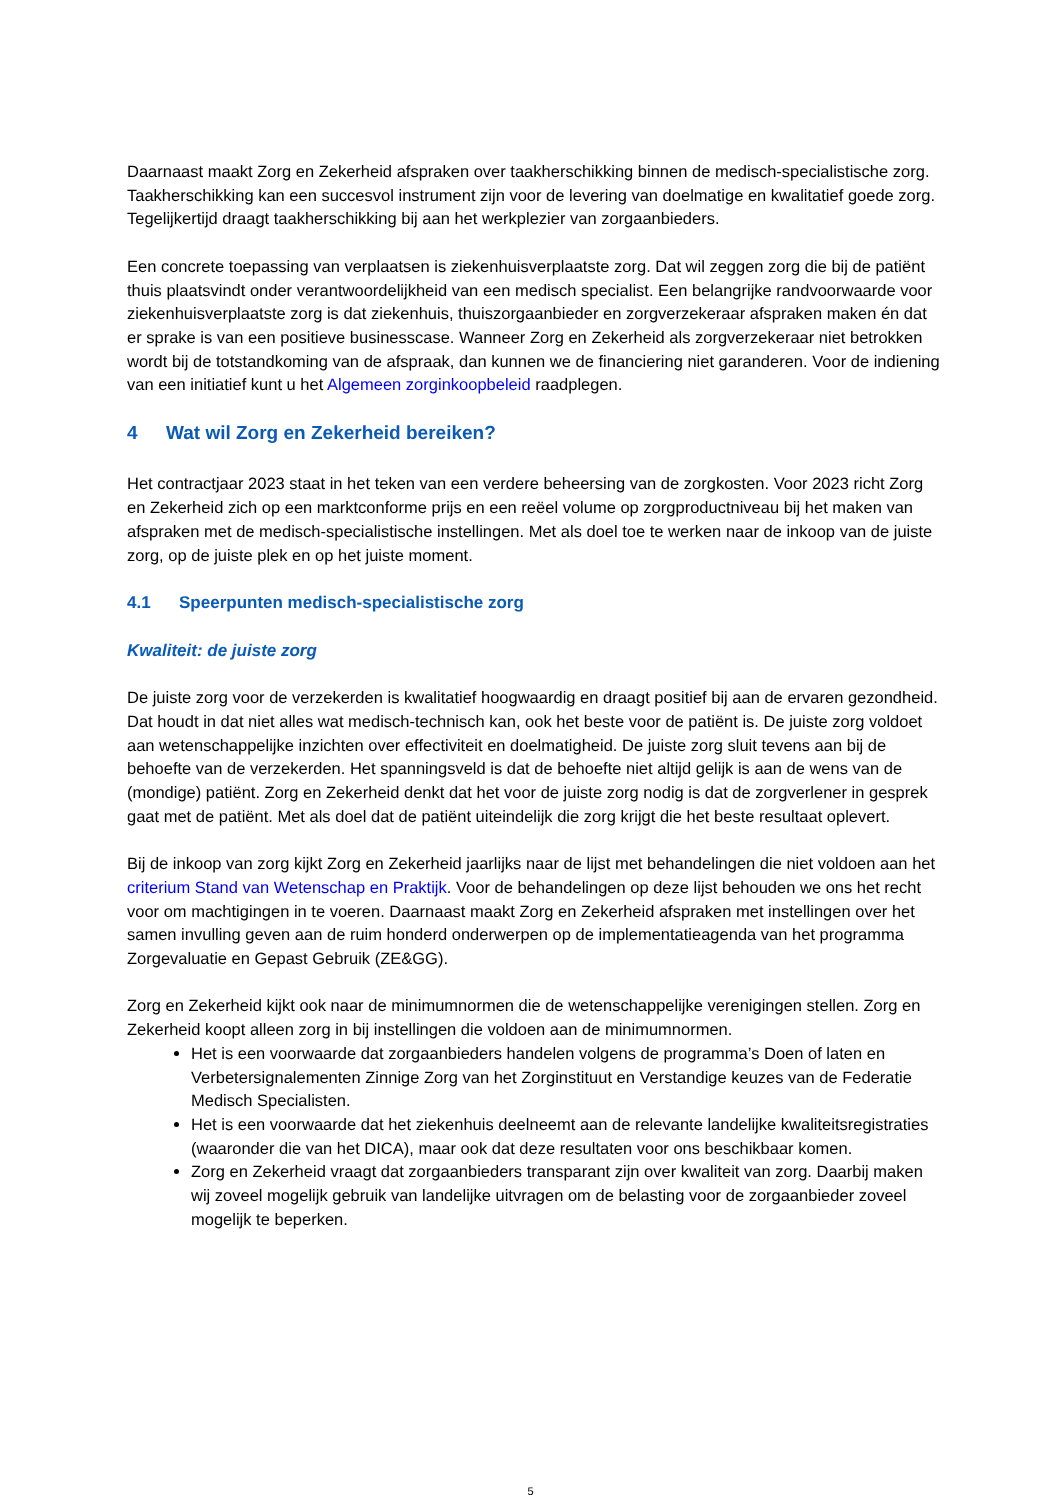Daarnaast maakt Zorg en Zekerheid afspraken over taakherschikking binnen de medisch-specialistische zorg. Taakherschikking kan een succesvol instrument zijn voor de levering van doelmatige en kwalitatief goede zorg. Tegelijkertijd draagt taakherschikking bij aan het werkplezier van zorgaanbieders.
Een concrete toepassing van verplaatsen is ziekenhuisverplaatste zorg. Dat wil zeggen zorg die bij de patiënt thuis plaatsvindt onder verantwoordelijkheid van een medisch specialist. Een belangrijke randvoorwaarde voor ziekenhuisverplaatste zorg is dat ziekenhuis, thuiszorgaanbieder en zorgverzekeraar afspraken maken én dat er sprake is van een positieve businesscase. Wanneer Zorg en Zekerheid als zorgverzekeraar niet betrokken wordt bij de totstandkoming van de afspraak, dan kunnen we de financiering niet garanderen. Voor de indiening van een initiatief kunt u het Algemeen zorginkoopbeleid raadplegen.
4 Wat wil Zorg en Zekerheid bereiken?
Het contractjaar 2023 staat in het teken van een verdere beheersing van de zorgkosten. Voor 2023 richt Zorg en Zekerheid zich op een marktconforme prijs en een reëel volume op zorgproductniveau bij het maken van afspraken met de medisch-specialistische instellingen. Met als doel toe te werken naar de inkoop van de juiste zorg, op de juiste plek en op het juiste moment.
4.1 Speerpunten medisch-specialistische zorg
Kwaliteit: de juiste zorg
De juiste zorg voor de verzekerden is kwalitatief hoogwaardig en draagt positief bij aan de ervaren gezondheid. Dat houdt in dat niet alles wat medisch-technisch kan, ook het beste voor de patiënt is. De juiste zorg voldoet aan wetenschappelijke inzichten over effectiviteit en doelmatigheid. De juiste zorg sluit tevens aan bij de behoefte van de verzekerden. Het spanningsveld is dat de behoefte niet altijd gelijk is aan de wens van de (mondige) patiënt. Zorg en Zekerheid denkt dat het voor de juiste zorg nodig is dat de zorgverlener in gesprek gaat met de patiënt. Met als doel dat de patiënt uiteindelijk die zorg krijgt die het beste resultaat oplevert.
Bij de inkoop van zorg kijkt Zorg en Zekerheid jaarlijks naar de lijst met behandelingen die niet voldoen aan het criterium Stand van Wetenschap en Praktijk. Voor de behandelingen op deze lijst behouden we ons het recht voor om machtigingen in te voeren. Daarnaast maakt Zorg en Zekerheid afspraken met instellingen over het samen invulling geven aan de ruim honderd onderwerpen op de implementatieagenda van het programma Zorgevaluatie en Gepast Gebruik (ZE&GG).
Zorg en Zekerheid kijkt ook naar de minimumnormen die de wetenschappelijke verenigingen stellen. Zorg en Zekerheid koopt alleen zorg in bij instellingen die voldoen aan de minimumnormen.
Het is een voorwaarde dat zorgaanbieders handelen volgens de programma’s Doen of laten en Verbetersignalementen Zinnige Zorg van het Zorginstituut en Verstandige keuzes van de Federatie Medisch Specialisten.
Het is een voorwaarde dat het ziekenhuis deelneemt aan de relevante landelijke kwaliteitsregistraties (waaronder die van het DICA), maar ook dat deze resultaten voor ons beschikbaar komen.
Zorg en Zekerheid vraagt dat zorgaanbieders transparant zijn over kwaliteit van zorg. Daarbij maken wij zoveel mogelijk gebruik van landelijke uitvragen om de belasting voor de zorgaanbieder zoveel mogelijk te beperken.
5